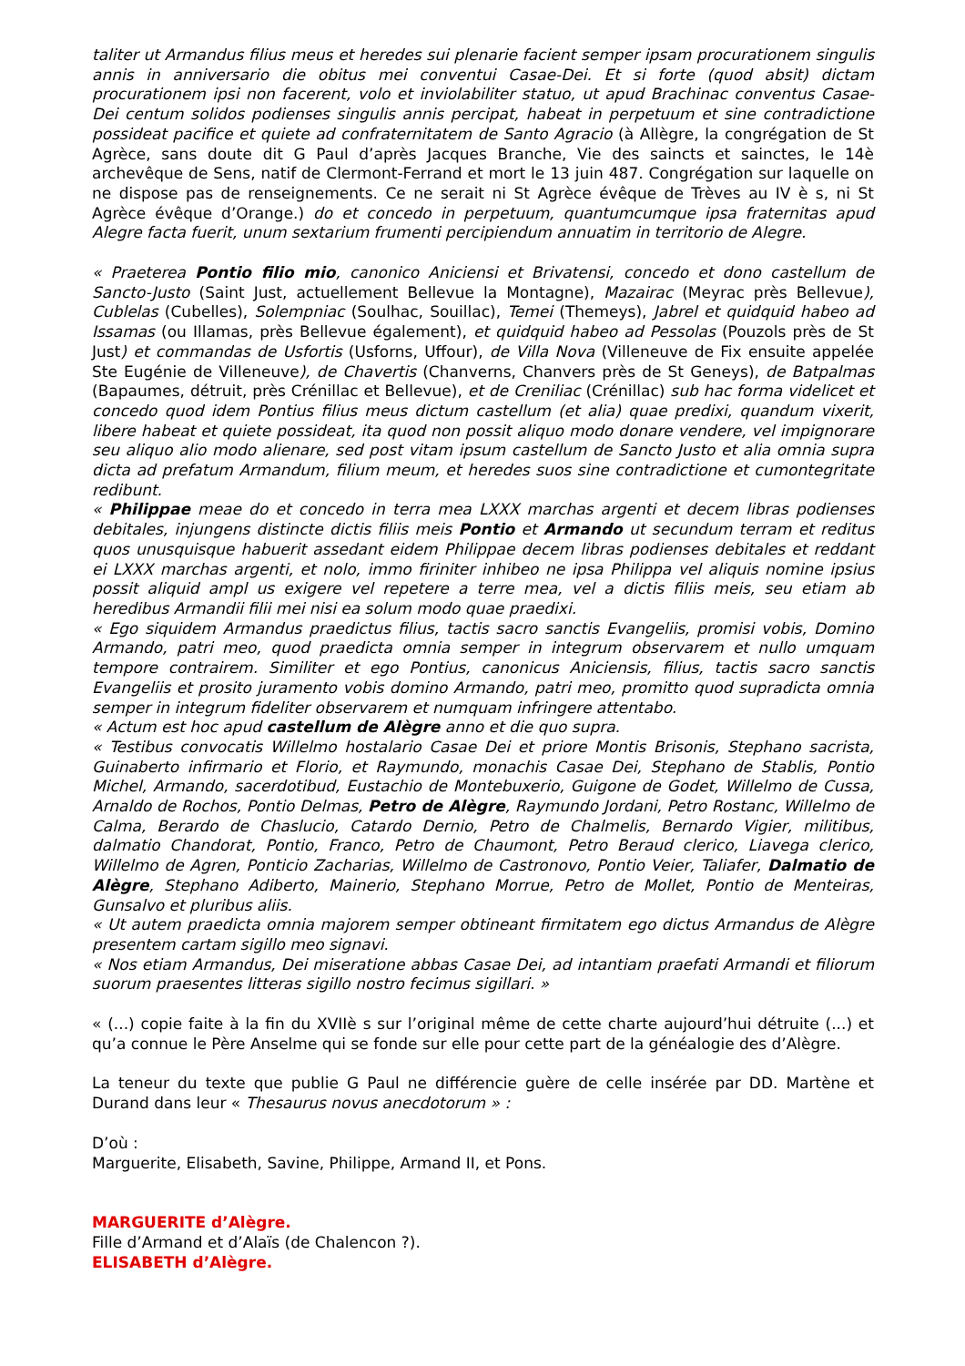taliter ut Armandus filius meus et heredes sui plenarie facient semper ipsam procurationem singulis annis in anniversario die obitus mei conventui Casae-Dei. Et si forte (quod absit) dictam procurationem ipsi non facerent, volo et inviolabiliter statuo, ut apud Brachinac conventus Casae-Dei centum solidos podienses singulis annis percipat, habeat in perpetuum et sine contradictione possideat pacifice et quiete ad confraternitatem de Santo Agracio (à Allègre, la congrégation de St Agrèce, sans doute dit G Paul d’après Jacques Branche, Vie des saincts et sainctes, le 14è archevêque de Sens, natif de Clermont-Ferrand et mort le 13 juin 487. Congrégation sur laquelle on ne dispose pas de renseignements. Ce ne serait ni St Agrèce évêque de Trèves au IV è s, ni St Agrèce évêque d’Orange.) do et concedo in perpetuum, quantumcumque ipsa fraternitas apud Alegre facta fuerit, unum sextarium frumenti percipiendum annuatim in territorio de Alegre.
« Praeterea Pontio filio mio, canonico Aniciensi et Brivatensi, concedo et dono castellum de Sancto-Justo (Saint Just, actuellement Bellevue la Montagne), Mazairac (Meyrac près Bellevue), Cublelas (Cubelles), Solempniac (Soulhac, Souillac), Temei (Themeys), Jabrel et quidquid habeo ad Issamas (ou Illamas, près Bellevue également), et quidquid habeo ad Pessolas (Pouzols près de St Just) et commandas de Usfortis (Usforns, Uffour), de Villa Nova (Villeneuve de Fix ensuite appelée Ste Eugénie de Villeneuve), de Chavertis (Chanverns, Chanvers près de St Geneys), de Batpalmas (Bapaumes, détruit, près Crénillac et Bellevue), et de Creniliac (Crénillac) sub hac forma videlicet et concedo quod idem Pontius filius meus dictum castellum (et alia) quae predixi, quandum vixerit, libere habeat et quiete possideat, ita quod non possit aliquo modo donare vendere, vel impignorare seu aliquo alio modo alienare, sed post vitam ipsum castellum de Sancto Justo et alia omnia supra dicta ad prefatum Armandum, filium meum, et heredes suos sine contradictione et cumontegritate redibunt.
« Philippae meae do et concedo in terra mea LXXX marchas argenti et decem libras podienses debitales, injungens distincte dictis filiis meis Pontio et Armando ut secundum terram et reditus quos unusquisque habuerit assedant eidem Philippae decem libras podienses debitales et reddant ei LXXX marchas argenti, et nolo, immo firiniter inhibeo ne ipsa Philippa vel aliquis nomine ipsius possit aliquid ampl us exigere vel repetere a terre mea, vel a dictis filiis meis, seu etiam ab heredibus Armandii filii mei nisi ea solum modo quae praedixi.
« Ego siquidem Armandus praedictus filius, tactis sacro sanctis Evangeliis, promisi vobis, Domino Armando, patri meo, quod praedicta omnia semper in integrum observarem et nullo umquam tempore contrairem. Similiter et ego Pontius, canonicus Aniciensis, filius, tactis sacro sanctis Evangeliis et prosito juramento vobis domino Armando, patri meo, promitto quod supradicta omnia semper in integrum fideliter observarem et numquam infringere attentabo.
« Actum est hoc apud castellum de Alègre anno et die quo supra.
« Testibus convocatis Willelmo hostalario Casae Dei et priore Montis Brisonis, Stephano sacrista, Guinaberto infirmario et Florio, et Raymundo, monachis Casae Dei, Stephano de Stablis, Pontio Michel, Armando, sacerdotibud, Eustachio de Montebuxerio, Guigone de Godet, Willelmo de Cussa, Arnaldo de Rochos, Pontio Delmas, Petro de Alègre, Raymundo Jordani, Petro Rostanc, Willelmo de Calma, Berardo de Chaslucio, Catardo Dernio, Petro de Chalmelis, Bernardo Vigier, militibus, dalmatio Chandorat, Pontio, Franco, Petro de Chaumont, Petro Beraud clerico, Liavega clerico, Willelmo de Agren, Ponticio Zacharias, Willelmo de Castronovo, Pontio Veier, Taliafer, Dalmatio de Alègre, Stephano Adiberto, Mainerio, Stephano Morrue, Petro de Mollet, Pontio de Menteiras, Gunsalvo et pluribus aliis.
« Ut autem praedicta omnia majorem semper obtineant firmitatem ego dictus Armandus de Alègre presentem cartam sigillo meo signavi.
« Nos etiam Armandus, Dei miseratione abbas Casae Dei, ad intantiam praefati Armandi et filiorum suorum praesentes litteras sigillo nostro fecimus sigillari. »
« (...) copie faite à la fin du XVIIè s sur l’original même de cette charte aujourd’hui détruite (...) et qu’a connue le Père Anselme qui se fonde sur elle pour cette part de la généalogie des d’Alègre.
La teneur du texte que publie G Paul ne différencie guère de celle insérée par DD. Martène et Durand dans leur « Thesaurus novus anecdotorum » :
D’où :
Marguerite, Elisabeth, Savine, Philippe, Armand II, et Pons.
MARGUERITE d’Alègre.
Fille d’Armand et d’Alaïs (de Chalencon ?).
ELISABETH d’Alègre.